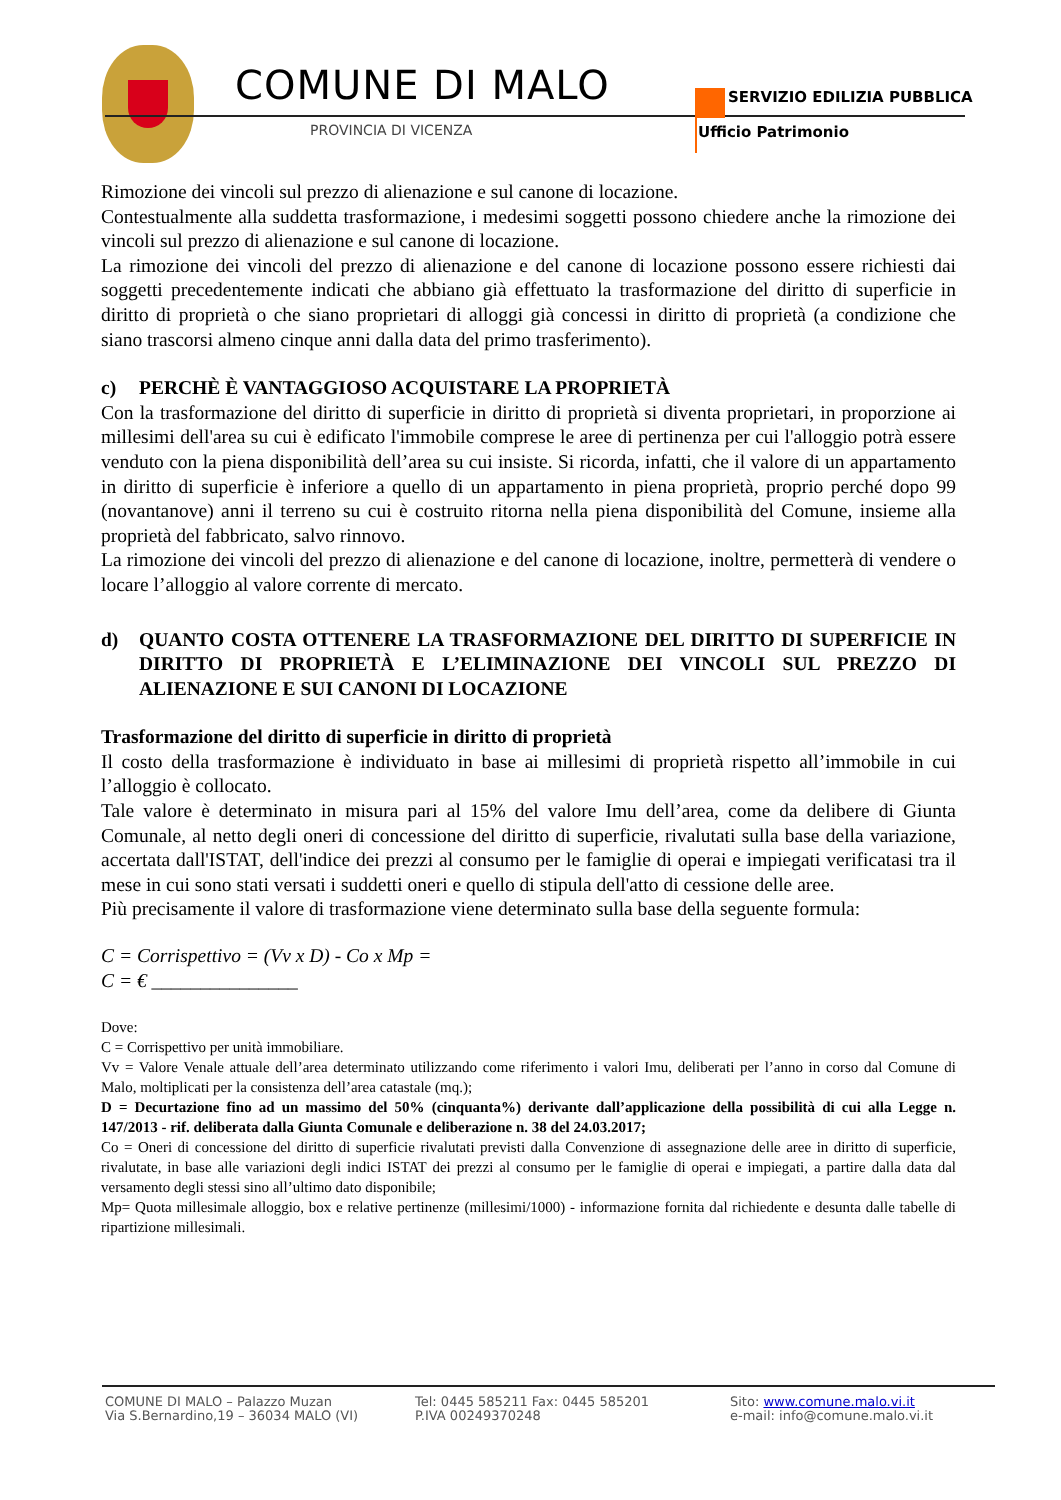COMUNE DI MALO
PROVINCIA DI VICENZA
SERVIZIO EDILIZIA PUBBLICA
Ufficio Patrimonio
Rimozione dei vincoli sul prezzo di alienazione e sul canone di locazione.
Contestualmente alla suddetta trasformazione, i medesimi soggetti possono chiedere anche la rimozione dei vincoli sul prezzo di alienazione e sul canone di locazione.
La rimozione dei vincoli del prezzo di alienazione e del canone di locazione possono essere richiesti dai soggetti precedentemente indicati che abbiano già effettuato la trasformazione del diritto di superficie in diritto di proprietà o che siano proprietari di alloggi già concessi in diritto di proprietà (a condizione che siano trascorsi almeno cinque anni dalla data del primo trasferimento).
c) PERCHÈ È VANTAGGIOSO ACQUISTARE LA PROPRIETÀ
Con la trasformazione del diritto di superficie in diritto di proprietà si diventa proprietari, in proporzione ai millesimi dell'area su cui è edificato l'immobile comprese le aree di pertinenza per cui l'alloggio potrà essere venduto con la piena disponibilità dell’area su cui insiste. Si ricorda, infatti, che il valore di un appartamento in diritto di superficie è inferiore a quello di un appartamento in piena proprietà, proprio perché dopo 99 (novantanove) anni il terreno su cui è costruito ritorna nella piena disponibilità del Comune, insieme alla proprietà del fabbricato, salvo rinnovo.
La rimozione dei vincoli del prezzo di alienazione e del canone di locazione, inoltre, permetterà di vendere o locare l’alloggio al valore corrente di mercato.
d) QUANTO COSTA OTTENERE LA TRASFORMAZIONE DEL DIRITTO DI SUPERFICIE IN DIRITTO DI PROPRIETÀ E L’ELIMINAZIONE DEI VINCOLI SUL PREZZO DI ALIENAZIONE E SUI CANONI DI LOCAZIONE
Trasformazione del diritto di superficie in diritto di proprietà
Il costo della trasformazione è individuato in base ai millesimi di proprietà rispetto all’immobile in cui l’alloggio è collocato.
Tale valore è determinato in misura pari al 15% del valore Imu dell’area, come da delibere di Giunta Comunale, al netto degli oneri di concessione del diritto di superficie, rivalutati sulla base della variazione, accertata dall'ISTAT, dell'indice dei prezzi al consumo per le famiglie di operai e impiegati verificatasi tra il mese in cui sono stati versati i suddetti oneri e quello di stipula dell'atto di cessione delle aree.
Più precisamente il valore di trasformazione viene determinato sulla base della seguente formula:
C = Corrispettivo = (Vv x D) - Co x Mp =
C = € _______________
Dove:
C = Corrispettivo per unità immobiliare.
Vv = Valore Venale attuale dell’area determinato utilizzando come riferimento i valori Imu, deliberati per l’anno in corso dal Comune di Malo, moltiplicati per la consistenza dell’area catastale (mq.);
D = Decurtazione fino ad un massimo del 50% (cinquanta%) derivante dall’applicazione della possibilità di cui alla Legge n. 147/2013 - rif. deliberata dalla Giunta Comunale e deliberazione n. 38 del 24.03.2017;
Co = Oneri di concessione del diritto di superficie rivalutati previsti dalla Convenzione di assegnazione delle aree in diritto di superficie, rivalutate, in base alle variazioni degli indici ISTAT dei prezzi al consumo per le famiglie di operai e impiegati, a partire dalla data dal versamento degli stessi sino all’ultimo dato disponibile;
Mp= Quota millesimale alloggio, box e relative pertinenze (millesimi/1000) - informazione fornita dal richiedente e desunta dalle tabelle di ripartizione millesimali.
COMUNE DI MALO – Palazzo Muzan
Via S.Bernardino,19 – 36034 MALO (VI)
Tel: 0445 585211 Fax: 0445 585201
P.IVA 00249370248
Sito: www.comune.malo.vi.it
e-mail: info@comune.malo.vi.it